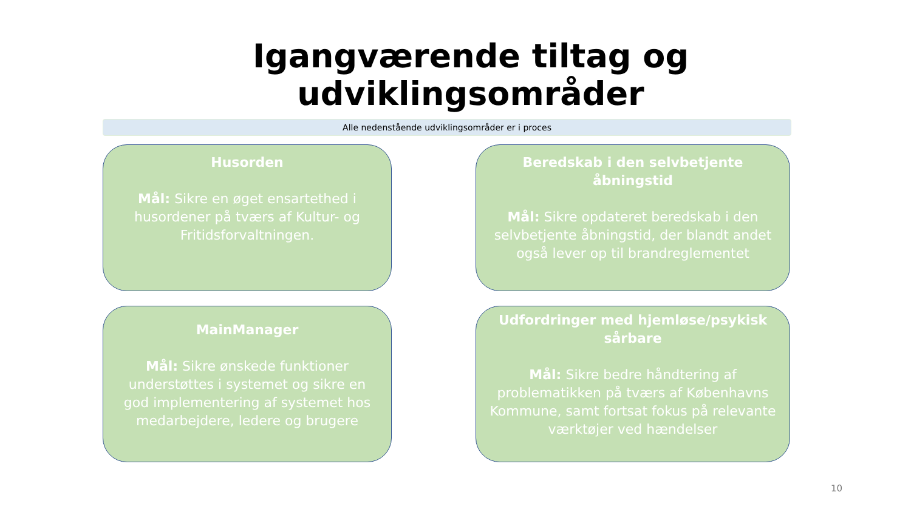Igangværende tiltag og
udviklingsområder
Alle nedenstående udviklingsområder er i proces
Husorden
Mål: Sikre en øget ensartethed i husordener på tværs af Kultur- og Fritidsforvaltningen.
Beredskab i den selvbetjente åbningstid
Mål: Sikre opdateret beredskab i den selvbetjente åbningstid, der blandt andet også lever op til brandreglementet
MainManager
Mål: Sikre ønskede funktioner understøttes i systemet og sikre en god implementering af systemet hos medarbejdere, ledere og brugere
Udfordringer med hjemløse/psykisk sårbare
Mål: Sikre bedre håndtering af problematikken på tværs af Københavns Kommune, samt fortsat fokus på relevante værktøjer ved hændelser
10